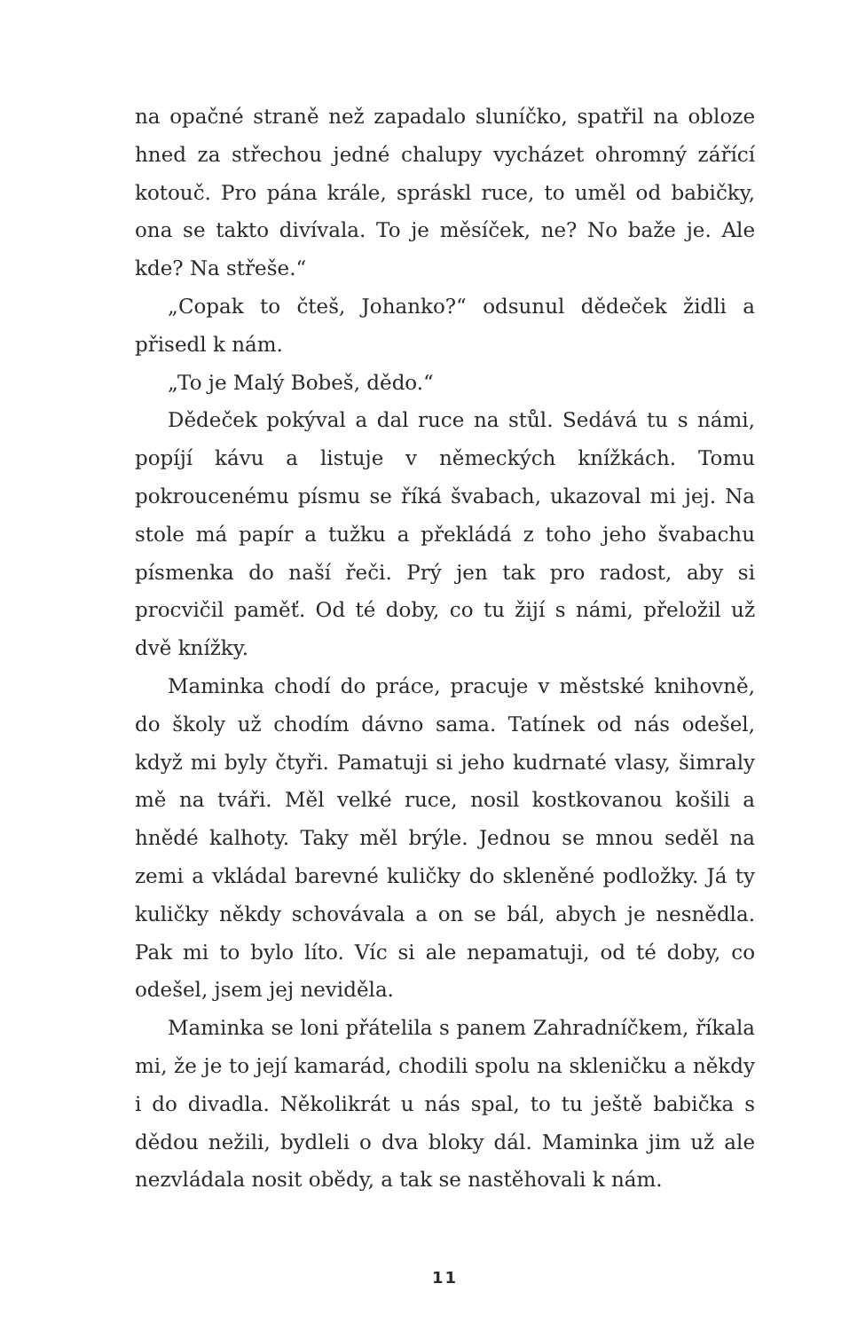na opačné straně než zapadalo sluníčko, spatřil na obloze hned za střechou jedné chalupy vycházet ohromný zářící kotouč. Pro pána krále, spráskl ruce, to uměl od babičky, ona se takto divívala. To je měsíček, ne? No baže je. Ale kde? Na střeše.“
„Copak to čteš, Johanko?“ odsunul dědeček židli a přisedl k nám.
„To je Malý Bobeš, dědo.“
Dědeček pokýval a dal ruce na stůl. Sedává tu s námi, popíjí kávu a listuje v německých knížkách. Tomu pokroucenému písmu se říká švabach, ukazoval mi jej. Na stole má papír a tužku a překládá z toho jeho švabachu písmenka do naší řeči. Prý jen tak pro radost, aby si procvičil paměť. Od té doby, co tu žijí s námi, přeložil už dvě knížky.
Maminka chodí do práce, pracuje v městské knihovně, do školy už chodím dávno sama. Tatínek od nás odešel, když mi byly čtyři. Pamatuji si jeho kudrnaté vlasy, šimraly mě na tváři. Měl velké ruce, nosil kostkovanou košili a hnědé kalhoty. Taky měl brýle. Jednou se mnou seděl na zemi a vkládal barevné kuličky do skleněné podložky. Já ty kuličky někdy schovávala a on se bál, abych je nesnědla. Pak mi to bylo líto. Víc si ale nepamatuji, od té doby, co odešel, jsem jej neviděla.
Maminka se loni přátelila s panem Zahradníčkem, říkala mi, že je to její kamarád, chodili spolu na skleničku a někdy i do divadla. Několikrát u nás spal, to tu ještě babička s dědou nežili, bydleli o dva bloky dál. Maminka jim už ale nezvládala nosit obědy, a tak se nastěhovali k nám.
11